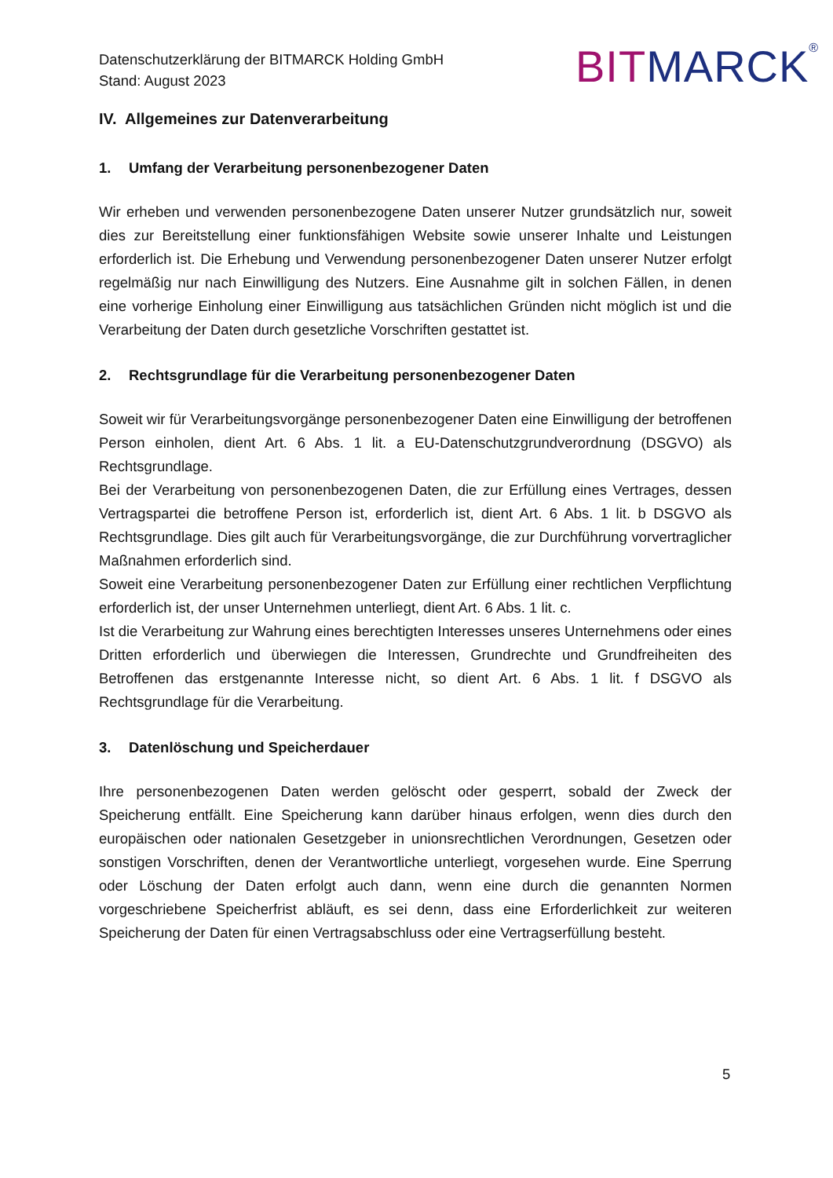Datenschutzerklärung der BITMARCK Holding GmbH
Stand: August 2023
BIT MARCK<sup>®</sup>
IV. Allgemeines zur Datenverarbeitung
1. Umfang der Verarbeitung personenbezogener Daten
Wir erheben und verwenden personenbezogene Daten unserer Nutzer grundsätzlich nur, soweit dies zur Bereitstellung einer funktionsfähigen Website sowie unserer Inhalte und Leistungen erforderlich ist. Die Erhebung und Verwendung personenbezogener Daten unserer Nutzer erfolgt regelmäßig nur nach Einwilligung des Nutzers. Eine Ausnahme gilt in solchen Fällen, in denen eine vorherige Einholung einer Einwilligung aus tatsächlichen Gründen nicht möglich ist und die Verarbeitung der Daten durch gesetzliche Vorschriften gestattet ist.
2. Rechtsgrundlage für die Verarbeitung personenbezogener Daten
Soweit wir für Verarbeitungsvorgänge personenbezogener Daten eine Einwilligung der betroffenen Person einholen, dient Art. 6 Abs. 1 lit. a EU-Datenschutzgrundverordnung (DSGVO) als Rechtsgrundlage.
Bei der Verarbeitung von personenbezogenen Daten, die zur Erfüllung eines Vertrages, dessen Vertragspartei die betroffene Person ist, erforderlich ist, dient Art. 6 Abs. 1 lit. b DSGVO als Rechtsgrundlage. Dies gilt auch für Verarbeitungsvorgänge, die zur Durchführung vorvertraglicher Maßnahmen erforderlich sind.
Soweit eine Verarbeitung personenbezogener Daten zur Erfüllung einer rechtlichen Verpflichtung erforderlich ist, der unser Unternehmen unterliegt, dient Art. 6 Abs. 1 lit. c.
Ist die Verarbeitung zur Wahrung eines berechtigten Interesses unseres Unternehmens oder eines Dritten erforderlich und überwiegen die Interessen, Grundrechte und Grundfreiheiten des Betroffenen das erstgenannte Interesse nicht, so dient Art. 6 Abs. 1 lit. f DSGVO als Rechtsgrundlage für die Verarbeitung.
3. Datenlöschung und Speicherdauer
Ihre personenbezogenen Daten werden gelöscht oder gesperrt, sobald der Zweck der Speicherung entfällt. Eine Speicherung kann darüber hinaus erfolgen, wenn dies durch den europäischen oder nationalen Gesetzgeber in unionsrechtlichen Verordnungen, Gesetzen oder sonstigen Vorschriften, denen der Verantwortliche unterliegt, vorgesehen wurde. Eine Sperrung oder Löschung der Daten erfolgt auch dann, wenn eine durch die genannten Normen vorgeschriebene Speicherfrist abläuft, es sei denn, dass eine Erforderlichkeit zur weiteren Speicherung der Daten für einen Vertragsabschluss oder eine Vertragserfüllung besteht.
5